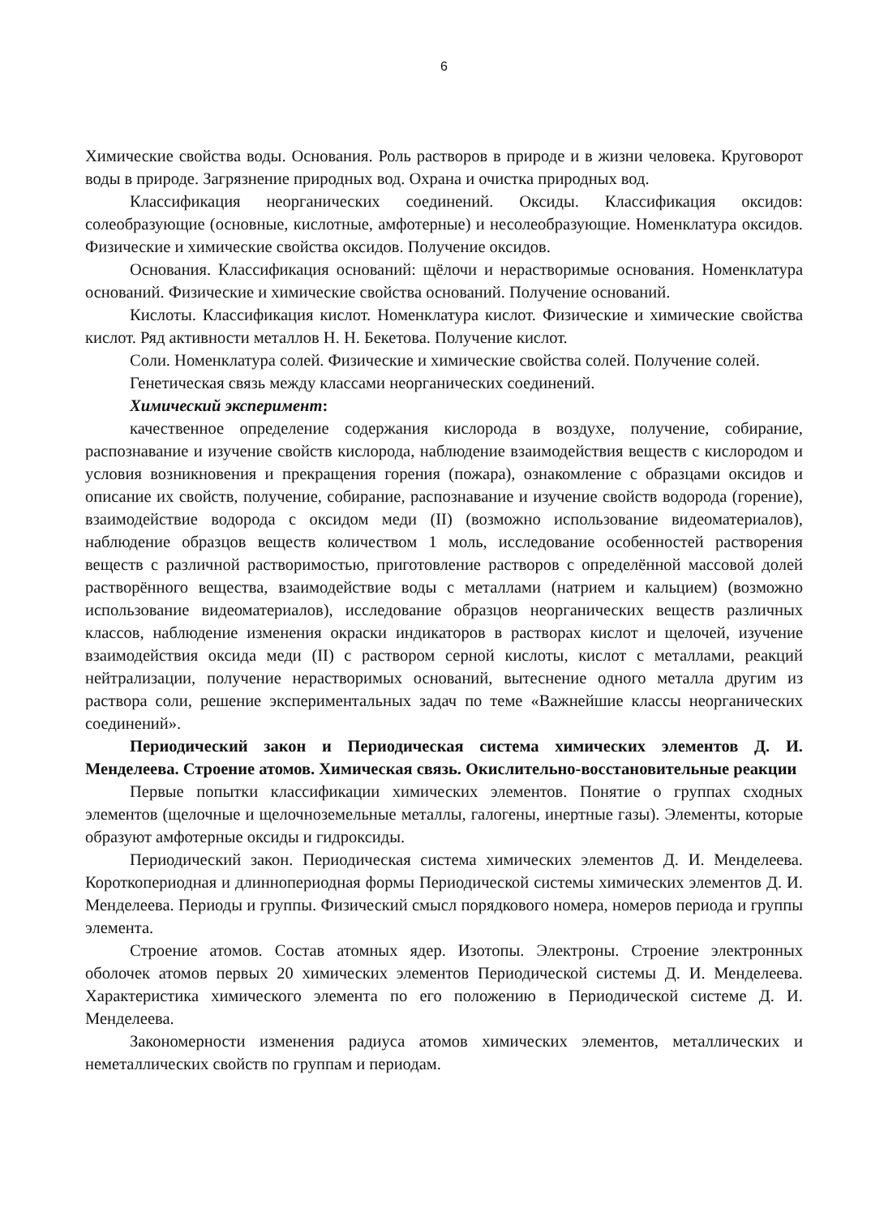6
Химические свойства воды. Основания. Роль растворов в природе и в жизни человека. Круговорот воды в природе. Загрязнение природных вод. Охрана и очистка природных вод.
Классификация неорганических соединений. Оксиды. Классификация оксидов: солеобразующие (основные, кислотные, амфотерные) и несолеобразующие. Номенклатура оксидов. Физические и химические свойства оксидов. Получение оксидов.
Основания. Классификация оснований: щёлочи и нерастворимые основания. Номенклатура оснований. Физические и химические свойства оснований. Получение оснований.
Кислоты. Классификация кислот. Номенклатура кислот. Физические и химические свойства кислот. Ряд активности металлов Н. Н. Бекетова. Получение кислот.
Соли. Номенклатура солей. Физические и химические свойства солей. Получение солей.
Генетическая связь между классами неорганических соединений.
Химический эксперимент:
качественное определение содержания кислорода в воздухе, получение, собирание, распознавание и изучение свойств кислорода, наблюдение взаимодействия веществ с кислородом и условия возникновения и прекращения горения (пожара), ознакомление с образцами оксидов и описание их свойств, получение, собирание, распознавание и изучение свойств водорода (горение), взаимодействие водорода с оксидом меди (II) (возможно использование видеоматериалов), наблюдение образцов веществ количеством 1 моль, исследование особенностей растворения веществ с различной растворимостью, приготовление растворов с определённой массовой долей растворённого вещества, взаимодействие воды с металлами (натрием и кальцием) (возможно использование видеоматериалов), исследование образцов неорганических веществ различных классов, наблюдение изменения окраски индикаторов в растворах кислот и щелочей, изучение взаимодействия оксида меди (II) с раствором серной кислоты, кислот с металлами, реакций нейтрализации, получение нерастворимых оснований, вытеснение одного металла другим из раствора соли, решение экспериментальных задач по теме «Важнейшие классы неорганических соединений».
Периодический закон и Периодическая система химических элементов Д. И. Менделеева. Строение атомов. Химическая связь. Окислительно-восстановительные реакции
Первые попытки классификации химических элементов. Понятие о группах сходных элементов (щелочные и щелочноземельные металлы, галогены, инертные газы). Элементы, которые образуют амфотерные оксиды и гидроксиды.
Периодический закон. Периодическая система химических элементов Д. И. Менделеева. Короткопериодная и длиннопериодная формы Периодической системы химических элементов Д. И. Менделеева. Периоды и группы. Физический смысл порядкового номера, номеров периода и группы элемента.
Строение атомов. Состав атомных ядер. Изотопы. Электроны. Строение электронных оболочек атомов первых 20 химических элементов Периодической системы Д. И. Менделеева. Характеристика химического элемента по его положению в Периодической системе Д. И. Менделеева.
Закономерности изменения радиуса атомов химических элементов, металлических и неметаллических свойств по группам и периодам.